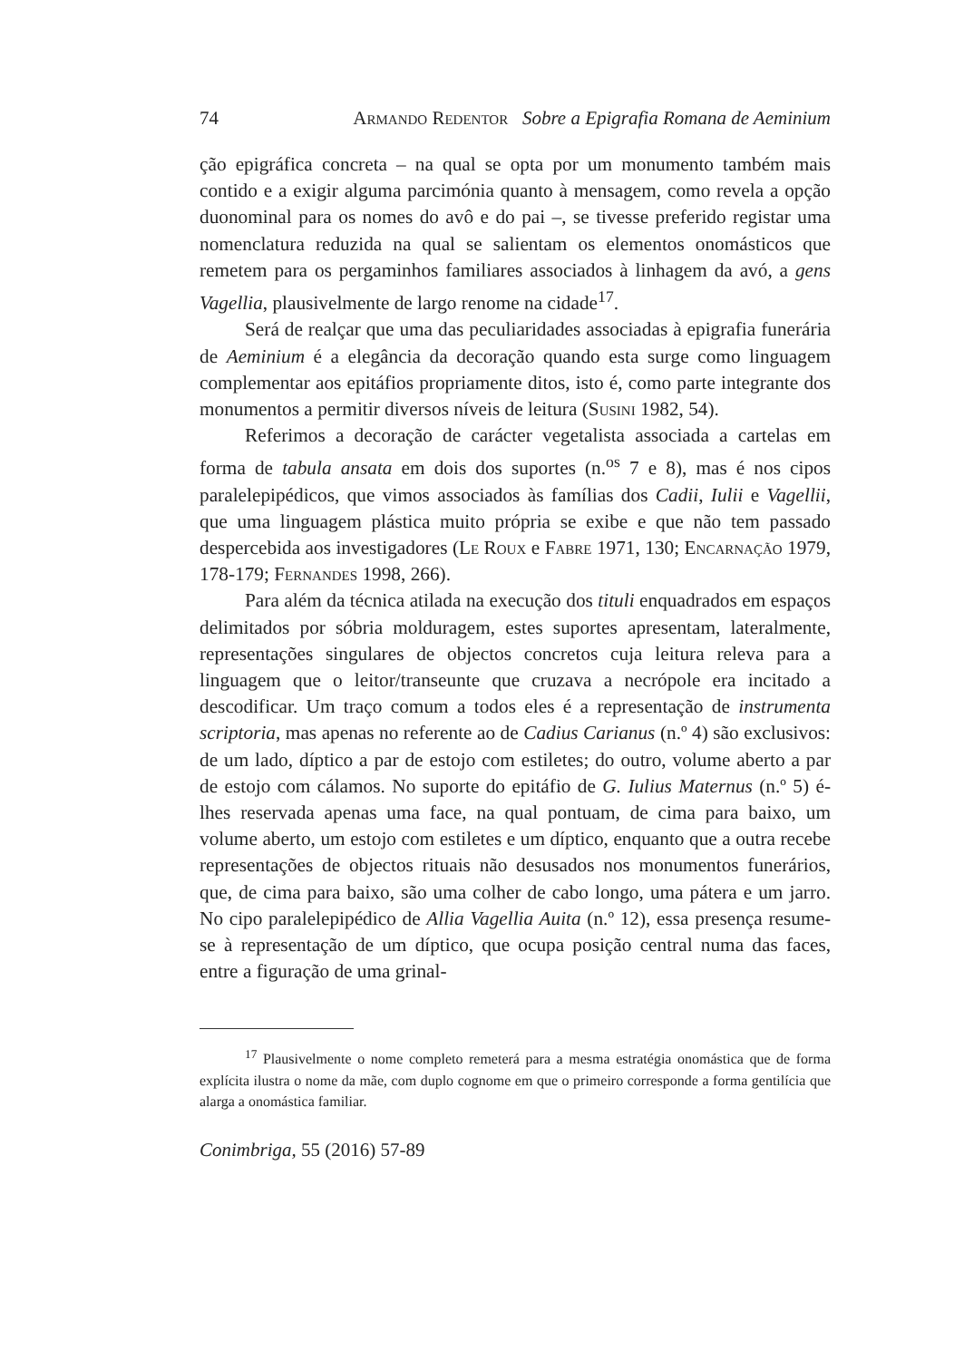74 Armando Redentor Sobre a Epigrafia Romana de Aeminium
ção epigráfica concreta – na qual se opta por um monumento também mais contido e a exigir alguma parcimónia quanto à mensagem, como revela a opção duonominal para os nomes do avô e do pai –, se tivesse preferido registar uma nomenclatura reduzida na qual se salientam os elementos onomásticos que remetem para os pergaminhos familiares associados à linhagem da avó, a gens Vagellia, plausivelmente de largo renome na cidade<sup>17</sup>.
Será de realçar que uma das peculiaridades associadas à epigrafia funerária de Aeminium é a elegância da decoração quando esta surge como linguagem complementar aos epitáfios propriamente ditos, isto é, como parte integrante dos monumentos a permitir diversos níveis de leitura (Susini 1982, 54).
Referimos a decoração de carácter vegetalista associada a cartelas em forma de tabula ansata em dois dos suportes (n.<sup>os</sup> 7 e 8), mas é nos cipos paralelepipédicos, que vimos associados às famílias dos Cadii, Iulii e Vagellii, que uma linguagem plástica muito própria se exibe e que não tem passado despercebida aos investigadores (Le Roux e Fabre 1971, 130; Encarnação 1979, 178-179; Fernandes 1998, 266).
Para além da técnica atilada na execução dos tituli enquadrados em espaços delimitados por sóbria molduragem, estes suportes apresentam, lateralmente, representações singulares de objectos concretos cuja leitura releva para a linguagem que o leitor/transeunte que cruzava a necrópole era incitado a descodificar. Um traço comum a todos eles é a representação de instrumenta scriptoria, mas apenas no referente ao de Cadius Carianus (n.º 4) são exclusivos: de um lado, díptico a par de estojo com estiletes; do outro, volume aberto a par de estojo com cálamos. No suporte do epitáfio de G. Iulius Maternus (n.º 5) é-lhes reservada apenas uma face, na qual pontuam, de cima para baixo, um volume aberto, um estojo com estiletes e um díptico, enquanto que a outra recebe representações de objectos rituais não desusados nos monumentos funerários, que, de cima para baixo, são uma colher de cabo longo, uma pátera e um jarro. No cipo paralelepipédico de Allia Vagellia Auita (n.º 12), essa presença resume-se à representação de um díptico, que ocupa posição central numa das faces, entre a figuração de uma grinal-
<sup>17</sup> Plausivelmente o nome completo remeterá para a mesma estratégia onomástica que de forma explícita ilustra o nome da mãe, com duplo cognome em que o primeiro corresponde a forma gentilícia que alarga a onomástica familiar.
Conimbriga, 55 (2016) 57-89